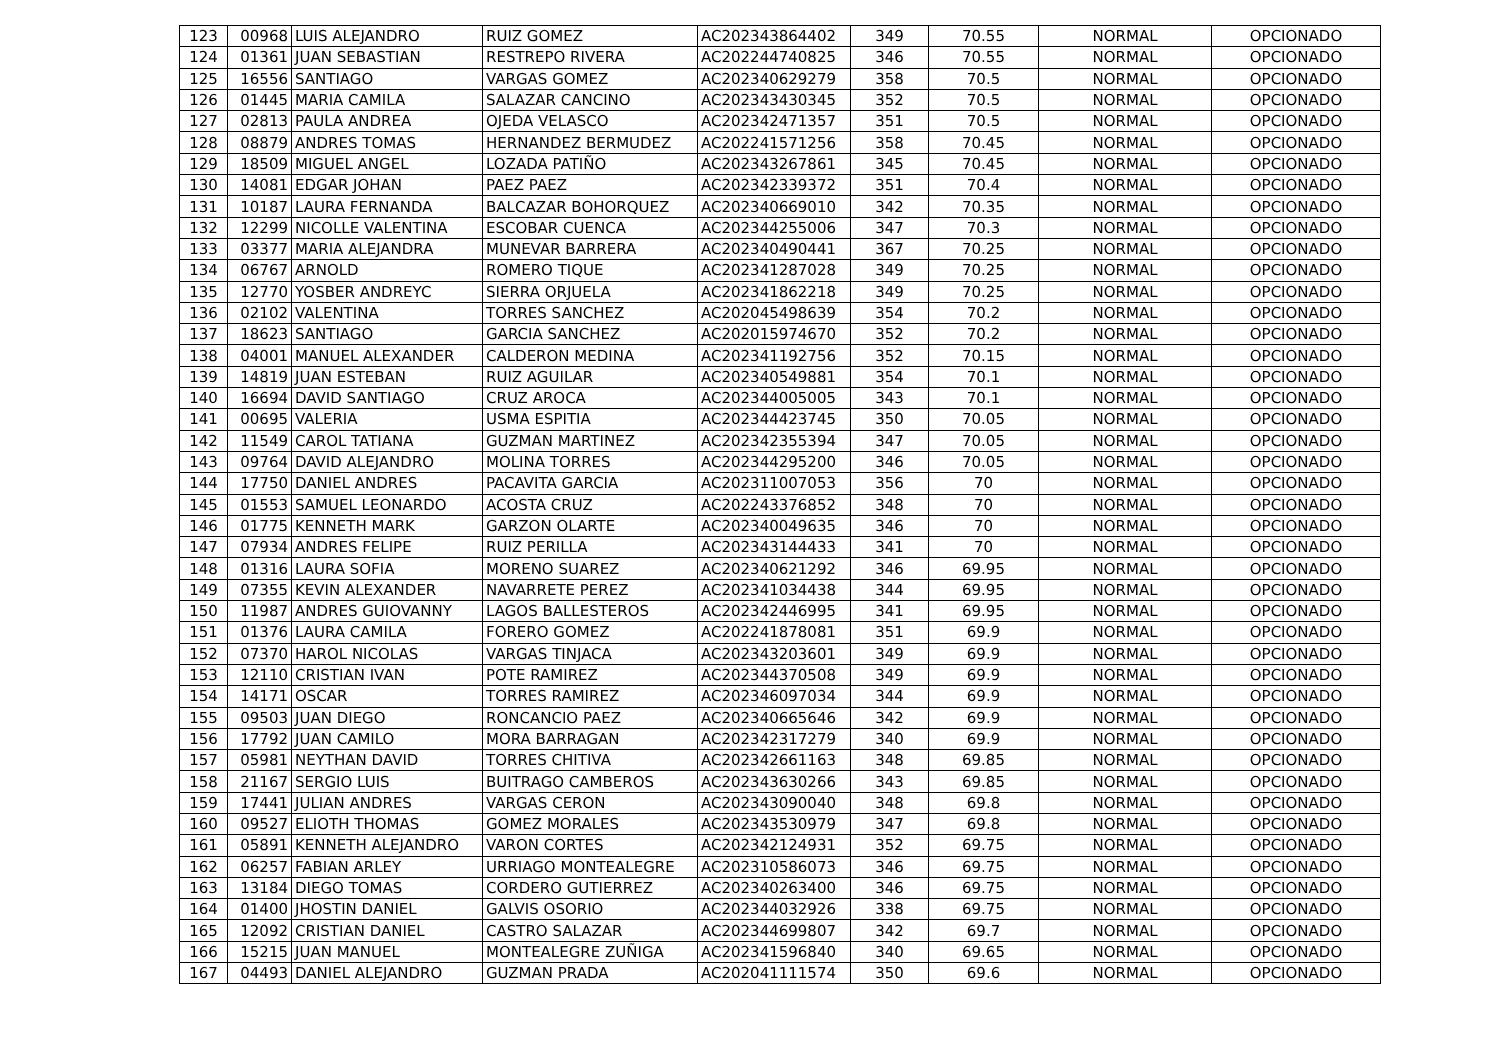| 123 | 00968 | LUIS ALEJANDRO | RUIZ GOMEZ | AC202343864402 | 349 | 70.55 | NORMAL | OPCIONADO |
| 124 | 01361 | JUAN SEBASTIAN | RESTREPO RIVERA | AC202244740825 | 346 | 70.55 | NORMAL | OPCIONADO |
| 125 | 16556 | SANTIAGO | VARGAS GOMEZ | AC202340629279 | 358 | 70.5 | NORMAL | OPCIONADO |
| 126 | 01445 | MARIA CAMILA | SALAZAR CANCINO | AC202343430345 | 352 | 70.5 | NORMAL | OPCIONADO |
| 127 | 02813 | PAULA ANDREA | OJEDA VELASCO | AC202342471357 | 351 | 70.5 | NORMAL | OPCIONADO |
| 128 | 08879 | ANDRES TOMAS | HERNANDEZ BERMUDEZ | AC202241571256 | 358 | 70.45 | NORMAL | OPCIONADO |
| 129 | 18509 | MIGUEL ANGEL | LOZADA PATIÑO | AC202343267861 | 345 | 70.45 | NORMAL | OPCIONADO |
| 130 | 14081 | EDGAR JOHAN | PAEZ PAEZ | AC202342339372 | 351 | 70.4 | NORMAL | OPCIONADO |
| 131 | 10187 | LAURA FERNANDA | BALCAZAR BOHORQUEZ | AC202340669010 | 342 | 70.35 | NORMAL | OPCIONADO |
| 132 | 12299 | NICOLLE VALENTINA | ESCOBAR CUENCA | AC202344255006 | 347 | 70.3 | NORMAL | OPCIONADO |
| 133 | 03377 | MARIA ALEJANDRA | MUNEVAR BARRERA | AC202340490441 | 367 | 70.25 | NORMAL | OPCIONADO |
| 134 | 06767 | ARNOLD | ROMERO TIQUE | AC202341287028 | 349 | 70.25 | NORMAL | OPCIONADO |
| 135 | 12770 | YOSBER ANDREYC | SIERRA ORJUELA | AC202341862218 | 349 | 70.25 | NORMAL | OPCIONADO |
| 136 | 02102 | VALENTINA | TORRES SANCHEZ | AC202045498639 | 354 | 70.2 | NORMAL | OPCIONADO |
| 137 | 18623 | SANTIAGO | GARCIA SANCHEZ | AC202015974670 | 352 | 70.2 | NORMAL | OPCIONADO |
| 138 | 04001 | MANUEL ALEXANDER | CALDERON MEDINA | AC202341192756 | 352 | 70.15 | NORMAL | OPCIONADO |
| 139 | 14819 | JUAN ESTEBAN | RUIZ AGUILAR | AC202340549881 | 354 | 70.1 | NORMAL | OPCIONADO |
| 140 | 16694 | DAVID SANTIAGO | CRUZ AROCA | AC202344005005 | 343 | 70.1 | NORMAL | OPCIONADO |
| 141 | 00695 | VALERIA | USMA ESPITIA | AC202344423745 | 350 | 70.05 | NORMAL | OPCIONADO |
| 142 | 11549 | CAROL TATIANA | GUZMAN MARTINEZ | AC202342355394 | 347 | 70.05 | NORMAL | OPCIONADO |
| 143 | 09764 | DAVID ALEJANDRO | MOLINA TORRES | AC202344295200 | 346 | 70.05 | NORMAL | OPCIONADO |
| 144 | 17750 | DANIEL ANDRES | PACAVITA GARCIA | AC202311007053 | 356 | 70 | NORMAL | OPCIONADO |
| 145 | 01553 | SAMUEL LEONARDO | ACOSTA CRUZ | AC202243376852 | 348 | 70 | NORMAL | OPCIONADO |
| 146 | 01775 | KENNETH MARK | GARZON OLARTE | AC202340049635 | 346 | 70 | NORMAL | OPCIONADO |
| 147 | 07934 | ANDRES FELIPE | RUIZ PERILLA | AC202343144433 | 341 | 70 | NORMAL | OPCIONADO |
| 148 | 01316 | LAURA SOFIA | MORENO SUAREZ | AC202340621292 | 346 | 69.95 | NORMAL | OPCIONADO |
| 149 | 07355 | KEVIN ALEXANDER | NAVARRETE PEREZ | AC202341034438 | 344 | 69.95 | NORMAL | OPCIONADO |
| 150 | 11987 | ANDRES GUIOVANNY | LAGOS BALLESTEROS | AC202342446995 | 341 | 69.95 | NORMAL | OPCIONADO |
| 151 | 01376 | LAURA CAMILA | FORERO GOMEZ | AC202241878081 | 351 | 69.9 | NORMAL | OPCIONADO |
| 152 | 07370 | HAROL NICOLAS | VARGAS TINJACA | AC202343203601 | 349 | 69.9 | NORMAL | OPCIONADO |
| 153 | 12110 | CRISTIAN IVAN | POTE RAMIREZ | AC202344370508 | 349 | 69.9 | NORMAL | OPCIONADO |
| 154 | 14171 | OSCAR | TORRES RAMIREZ | AC202346097034 | 344 | 69.9 | NORMAL | OPCIONADO |
| 155 | 09503 | JUAN DIEGO | RONCANCIO PAEZ | AC202340665646 | 342 | 69.9 | NORMAL | OPCIONADO |
| 156 | 17792 | JUAN CAMILO | MORA BARRAGAN | AC202342317279 | 340 | 69.9 | NORMAL | OPCIONADO |
| 157 | 05981 | NEYTHAN DAVID | TORRES CHITIVA | AC202342661163 | 348 | 69.85 | NORMAL | OPCIONADO |
| 158 | 21167 | SERGIO LUIS | BUITRAGO CAMBEROS | AC202343630266 | 343 | 69.85 | NORMAL | OPCIONADO |
| 159 | 17441 | JULIAN ANDRES | VARGAS CERON | AC202343090040 | 348 | 69.8 | NORMAL | OPCIONADO |
| 160 | 09527 | ELIOTH THOMAS | GOMEZ MORALES | AC202343530979 | 347 | 69.8 | NORMAL | OPCIONADO |
| 161 | 05891 | KENNETH ALEJANDRO | VARON CORTES | AC202342124931 | 352 | 69.75 | NORMAL | OPCIONADO |
| 162 | 06257 | FABIAN ARLEY | URRIAGO MONTEALEGRE | AC202310586073 | 346 | 69.75 | NORMAL | OPCIONADO |
| 163 | 13184 | DIEGO TOMAS | CORDERO GUTIERREZ | AC202340263400 | 346 | 69.75 | NORMAL | OPCIONADO |
| 164 | 01400 | JHOSTIN DANIEL | GALVIS OSORIO | AC202344032926 | 338 | 69.75 | NORMAL | OPCIONADO |
| 165 | 12092 | CRISTIAN DANIEL | CASTRO SALAZAR | AC202344699807 | 342 | 69.7 | NORMAL | OPCIONADO |
| 166 | 15215 | JUAN MANUEL | MONTEALEGRE ZUÑIGA | AC202341596840 | 340 | 69.65 | NORMAL | OPCIONADO |
| 167 | 04493 | DANIEL ALEJANDRO | GUZMAN PRADA | AC202041111574 | 350 | 69.6 | NORMAL | OPCIONADO |